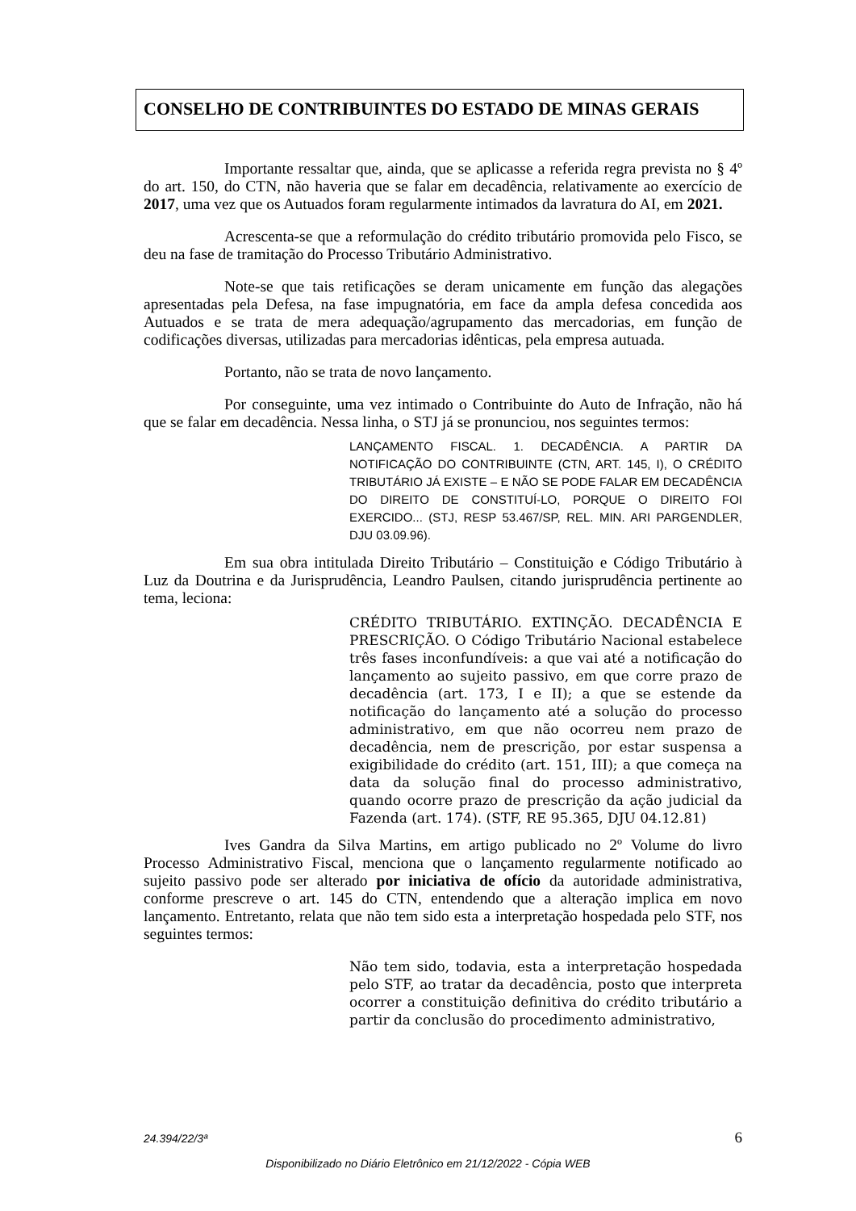CONSELHO DE CONTRIBUINTES DO ESTADO DE MINAS GERAIS
Importante ressaltar que, ainda, que se aplicasse a referida regra prevista no § 4º do art. 150, do CTN, não haveria que se falar em decadência, relativamente ao exercício de 2017, uma vez que os Autuados foram regularmente intimados da lavratura do AI, em 2021.
Acrescenta-se que a reformulação do crédito tributário promovida pelo Fisco, se deu na fase de tramitação do Processo Tributário Administrativo.
Note-se que tais retificações se deram unicamente em função das alegações apresentadas pela Defesa, na fase impugnatória, em face da ampla defesa concedida aos Autuados e se trata de mera adequação/agrupamento das mercadorias, em função de codificações diversas, utilizadas para mercadorias idênticas, pela empresa autuada.
Portanto, não se trata de novo lançamento.
Por conseguinte, uma vez intimado o Contribuinte do Auto de Infração, não há que se falar em decadência. Nessa linha, o STJ já se pronunciou, nos seguintes termos:
LANÇAMENTO FISCAL. 1. DECADÊNCIA. A PARTIR DA NOTIFICAÇÃO DO CONTRIBUINTE (CTN, ART. 145, I), O CRÉDITO TRIBUTÁRIO JÁ EXISTE – E NÃO SE PODE FALAR EM DECADÊNCIA DO DIREITO DE CONSTITUÍ-LO, PORQUE O DIREITO FOI EXERCIDO... (STJ, RESP 53.467/SP, REL. MIN. ARI PARGENDLER, DJU 03.09.96).
Em sua obra intitulada Direito Tributário – Constituição e Código Tributário à Luz da Doutrina e da Jurisprudência, Leandro Paulsen, citando jurisprudência pertinente ao tema, leciona:
CRÉDITO TRIBUTÁRIO. EXTINÇÃO. DECADÊNCIA E PRESCRIÇÃO. O Código Tributário Nacional estabelece três fases inconfundíveis: a que vai até a notificação do lançamento ao sujeito passivo, em que corre prazo de decadência (art. 173, I e II); a que se estende da notificação do lançamento até a solução do processo administrativo, em que não ocorreu nem prazo de decadência, nem de prescrição, por estar suspensa a exigibilidade do crédito (art. 151, III); a que começa na data da solução final do processo administrativo, quando ocorre prazo de prescrição da ação judicial da Fazenda (art. 174). (STF, RE 95.365, DJU 04.12.81)
Ives Gandra da Silva Martins, em artigo publicado no 2º Volume do livro Processo Administrativo Fiscal, menciona que o lançamento regularmente notificado ao sujeito passivo pode ser alterado por iniciativa de ofício da autoridade administrativa, conforme prescreve o art. 145 do CTN, entendendo que a alteração implica em novo lançamento. Entretanto, relata que não tem sido esta a interpretação hospedada pelo STF, nos seguintes termos:
Não tem sido, todavia, esta a interpretação hospedada pelo STF, ao tratar da decadência, posto que interpreta ocorrer a constituição definitiva do crédito tributário a partir da conclusão do procedimento administrativo,
24.394/22/3ª 6
Disponibilizado no Diário Eletrônico em 21/12/2022 - Cópia WEB